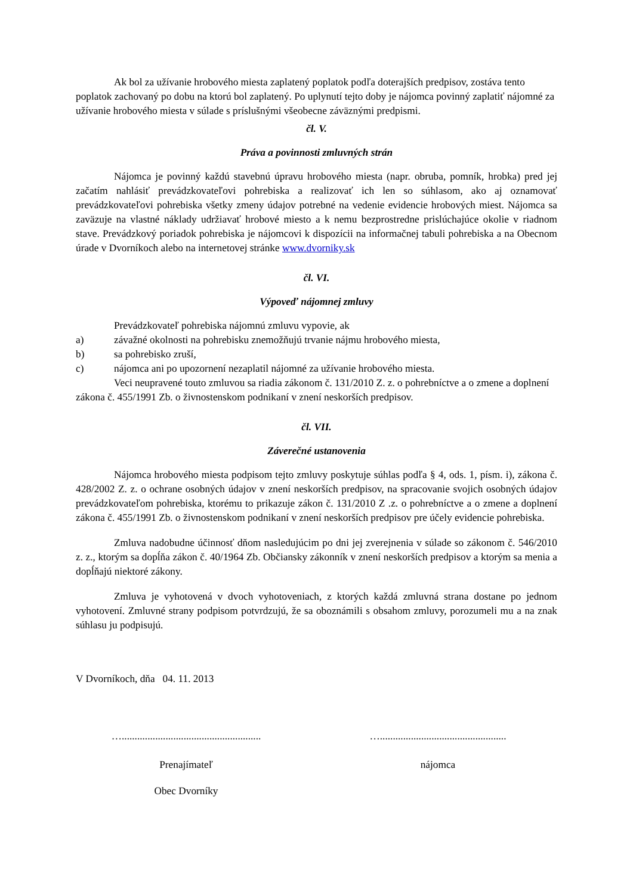Ak bol za užívanie hrobového miesta zaplatený poplatok podľa doterajších predpisov, zostáva tento poplatok zachovaný po dobu na ktorú bol zaplatený. Po uplynutí tejto doby je nájomca povinný zaplatiť nájomné za užívanie hrobového miesta v súlade s príslušnými všeobecne záväznými predpismi.
čl. V.
Práva a povinnosti zmluvných strán
Nájomca je povinný každú stavebnú úpravu hrobového miesta (napr. obruba, pomník, hrobka) pred jej začatím nahlásiť prevádzkovateľovi pohrebiska a realizovať ich len so súhlasom, ako aj oznamovať prevádzkovateľovi pohrebiska všetky zmeny údajov potrebné na vedenie evidencie hrobových miest. Nájomca sa zaväzuje na vlastné náklady udržiavať hrobové miesto a k nemu bezprostredne prislúchajúce okolie v riadnom stave. Prevádzkový poriadok pohrebiska je nájomcovi k dispozícii na informačnej tabuli pohrebiska a na Obecnom úrade v Dvorníkoch alebo na internetovej stránke www.dvorniky.sk
čl. VI.
Výpoveď nájomnej zmluvy
Prevádzkovateľ pohrebiska nájomnú zmluvu vypovie, ak
a) závažné okolnosti na pohrebisku znemožňujú trvanie nájmu hrobového miesta,
b) sa pohrebisko zruší,
c) nájomca ani po upozornení nezaplatil nájomné za užívanie hrobového miesta.
Veci neupravené touto zmluvou sa riadia zákonom č. 131/2010 Z. z. o pohrebníctve a o zmene a doplnení zákona č. 455/1991 Zb. o živnostenskom podnikaní v znení neskorších predpisov.
čl. VII.
Záverečné ustanovenia
Nájomca hrobového miesta podpisom tejto zmluvy poskytuje súhlas podľa § 4, ods. 1, písm. i), zákona č. 428/2002 Z. z. o ochrane osobných údajov v znení neskorších predpisov, na spracovanie svojich osobných údajov prevádzkovateľom pohrebiska, ktorému to prikazuje zákon č. 131/2010 Z .z. o pohrebníctve a o zmene a doplnení zákona č. 455/1991 Zb. o živnostenskom podnikaní v znení neskorších predpisov pre účely evidencie pohrebiska.
Zmluva nadobudne účinnosť dňom nasledujúcim po dni jej zverejnenia v súlade so zákonom č. 546/2010 z. z., ktorým sa dopĺňa zákon č. 40/1964 Zb. Občiansky zákonník v znení neskorších predpisov a ktorým sa menia a dopĺňajú niektoré zákony.
Zmluva je vyhotovená v dvoch vyhotoveniach, z ktorých každá zmluvná strana dostane po jednom vyhotovení. Zmluvné strany podpisom potvrdzujú, že sa oboznámili s obsahom zmluvy, porozumeli mu a na znak súhlasu ju podpisujú.
V Dvorníkoch, dňa 04. 11. 2013
…......................................................
….................................................
Prenajímateľ nájomca
Obec Dvorníky